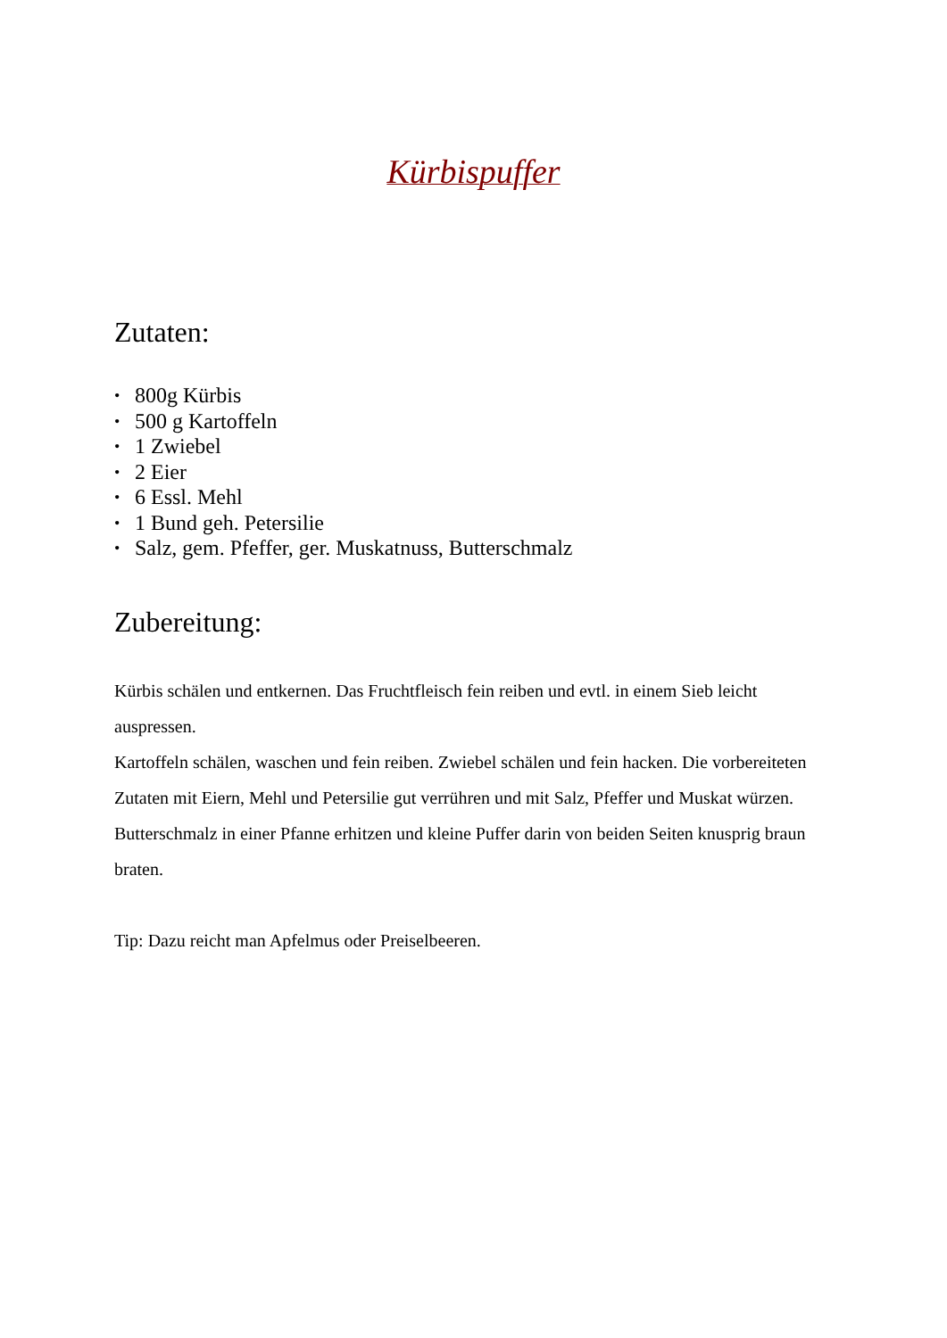Kürbispuffer
Zutaten:
• 800g Kürbis
• 500 g Kartoffeln
• 1 Zwiebel
• 2 Eier
• 6 Essl. Mehl
• 1 Bund geh. Petersilie
• Salz, gem. Pfeffer, ger. Muskatnuss, Butterschmalz
Zubereitung:
Kürbis schälen und entkernen. Das Fruchtfleisch fein reiben und evtl. in einem Sieb leicht auspressen.
Kartoffeln schälen, waschen und fein reiben. Zwiebel schälen und fein hacken. Die vorbereiteten Zutaten mit Eiern, Mehl und Petersilie gut verrühren und mit Salz, Pfeffer und Muskat würzen.
Butterschmalz in einer Pfanne erhitzen und kleine Puffer darin von beiden Seiten knusprig braun braten.
Tip: Dazu reicht man Apfelmus oder Preiselbeeren.